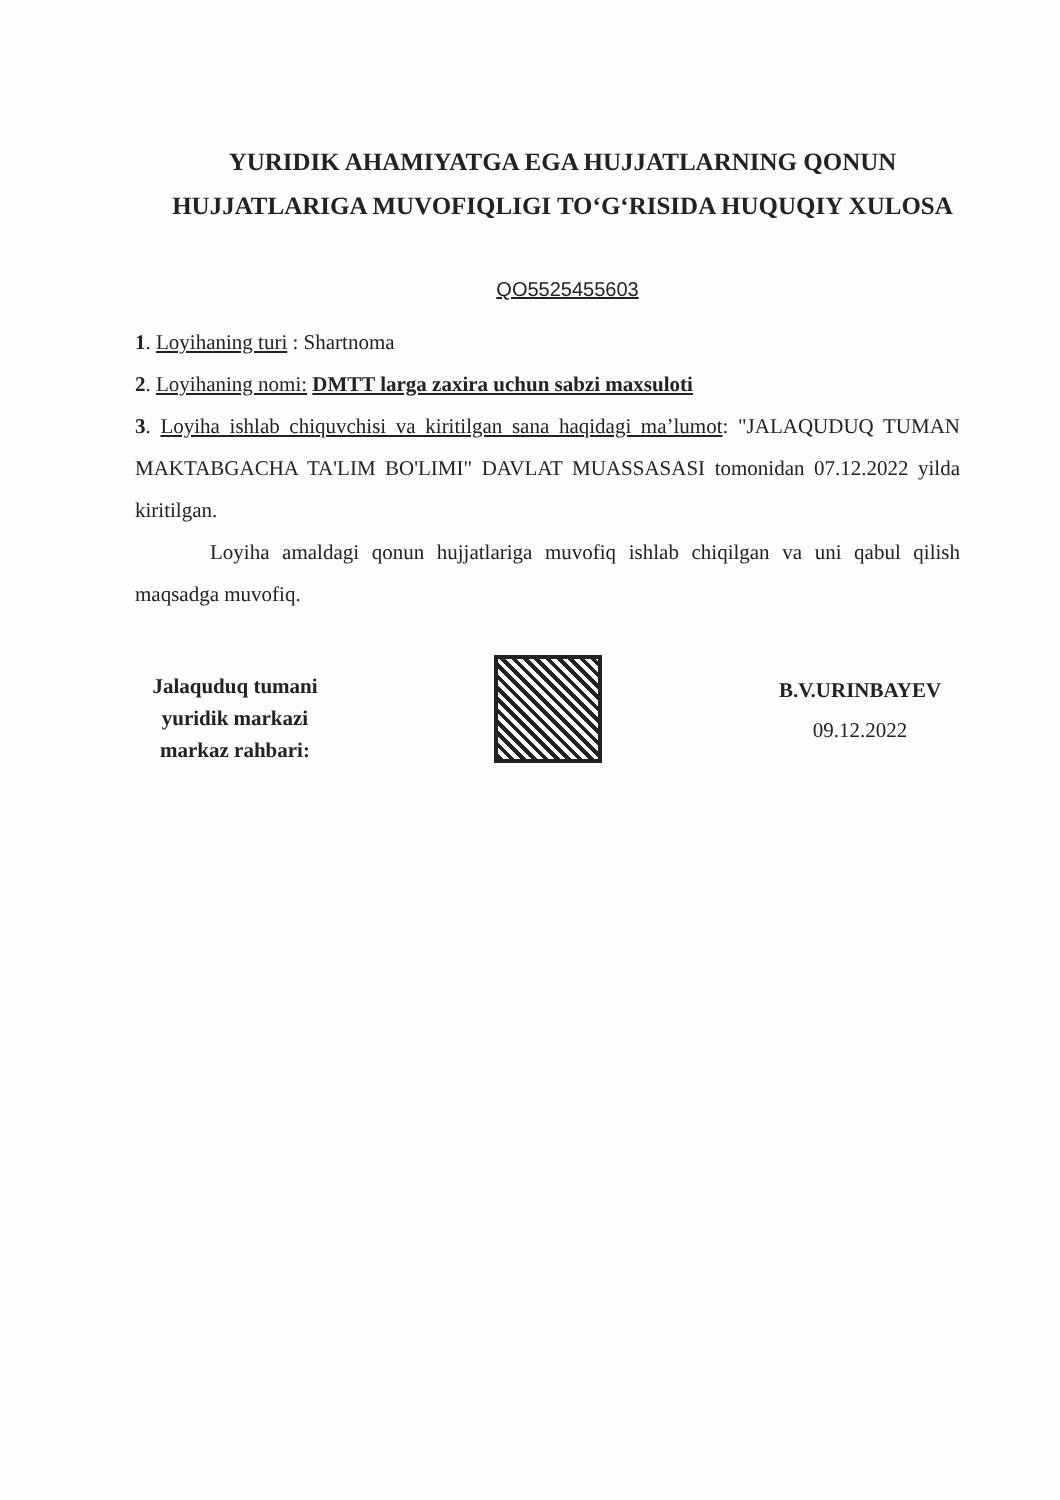YURIDIK AHAMIYATGA EGA HUJJATLARNING QONUN HUJJATLARIGA MUVOFIQLIGI TO‘G‘RISIDA HUQUQIY XULOSA
QO5525455603
1. Loyihaning turi : Shartnoma
2. Loyihaning nomi: DMTT larga zaxira uchun sabzi maxsuloti
3. Loyiha ishlab chiquvchisi va kiritilgan sana haqidagi ma’lumot: "JALAQUDUQ TUMAN MAKTABGACHA TA'LIM BO'LIMI" DAVLAT MUASSASASI tomonidan 07.12.2022 yilda kiritilgan.
Loyiha amaldagi qonun hujjatlariga muvofiq ishlab chiqilgan va uni qabul qilish maqsadga muvofiq.
Jalaquduq tumani
yuridik markazi
markaz rahbari:
B.V.URINBAYEV
09.12.2022